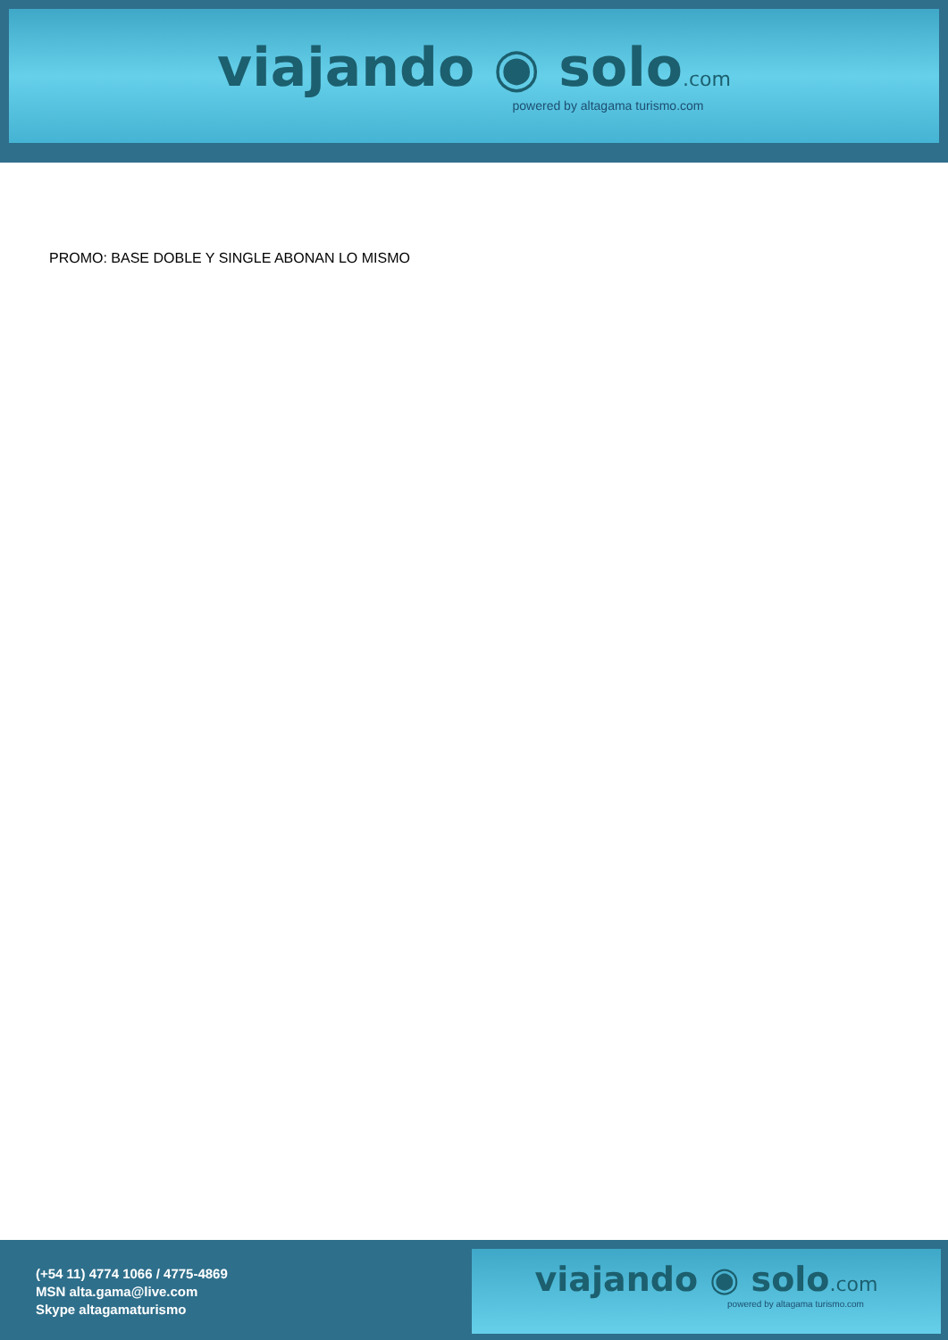viajando ◉ solo.com
powered by altagama turismo.com
PROMO: BASE DOBLE Y SINGLE ABONAN LO MISMO
(+54 11) 4774 1066 / 4775-4869
MSN alta.gama@live.com
Skype altagamaturismo
viajando ◉ solo.com
powered by altagama turismo.com